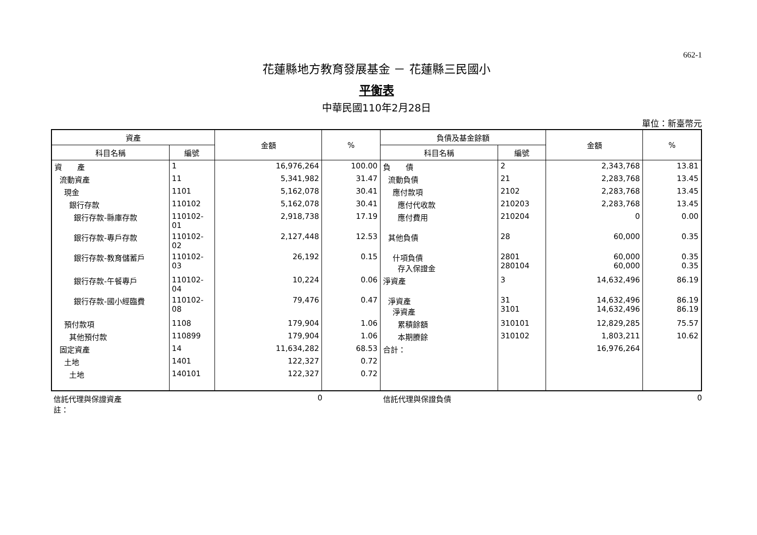662-1
花蓮縣地方教育發展基金 － 花蓮縣三民國小
平衡表
中華民國110年2月28日
單位：新臺幣元
| 資產 | | 金額 | % | 負債及基金餘額 | | 金額 | % |
| --- | --- | --- | --- | --- | --- | --- | --- |
| 科目名稱 | 編號 | | | 科目名稱 | 編號 | | |
| 資 產 | 1 | 16,976,264 | 100.00 | 負 債 | 2 | 2,343,768 | 13.81 |
| 流動資產 | 11 | 5,341,982 | 31.47 | 流動負債 | 21 | 2,283,768 | 13.45 |
| 現金 | 1101 | 5,162,078 | 30.41 | 應付款項 | 2102 | 2,283,768 | 13.45 |
| 銀行存款 | 110102 | 5,162,078 | 30.41 | 應付代收款 | 210203 | 2,283,768 | 13.45 |
| 銀行存款-縣庫存款 | 110102-01 | 2,918,738 | 17.19 | 應付費用 | 210204 | 0 | 0.00 |
| 銀行存款-專戶存款 | 110102-02 | 2,127,448 | 12.53 | 其他負債 | 28 | 60,000 | 0.35 |
| 銀行存款-教育儲蓄戶 | 110102-03 | 26,192 | 0.15 | 什項負債 存入保證金 | 2801 280104 | 60,000 60,000 | 0.35 0.35 |
| 銀行存款-午餐專戶 | 110102-04 | 10,224 | 0.06 | 淨資產 | 3 | 14,632,496 | 86.19 |
| 銀行存款-國小經臨費 | 110102-08 | 79,476 | 0.47 | 淨資產 淨資產 | 31 3101 | 14,632,496 14,632,496 | 86.19 86.19 |
| 預付款項 | 1108 | 179,904 | 1.06 | 累積餘額 | 310101 | 12,829,285 | 75.57 |
| 其他預付款 | 110899 | 179,904 | 1.06 | 本期賸餘 | 310102 | 1,803,211 | 10.62 |
| 固定資產 | 14 | 11,634,282 | 68.53 | 合計： | | 16,976,264 | |
| 土地 | 1401 | 122,327 | 0.72 | | | | |
| 土地 | 140101 | 122,327 | 0.72 | | | | |
信託代理與保證資產 0 信託代理與保證負債 0
註：